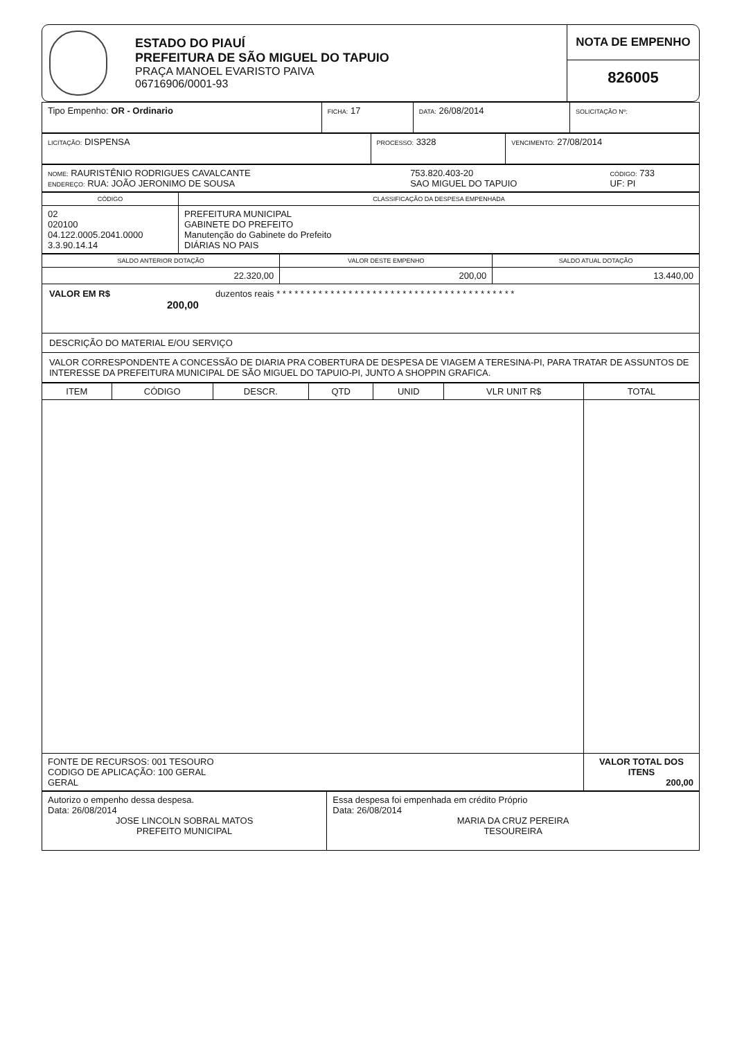ESTADO DO PIAUÍ
PREFEITURA DE SÃO MIGUEL DO TAPUIO
PRAÇA MANOEL EVARISTO PAIVA
06716906/0001-93
NOTA DE EMPENHO
826005
| Tipo Empenho: OR - Ordinario | FICHA: 17 | DATA: 26/08/2014 | SOLICITAÇÃO Nº: |
| LICITAÇÃO: DISPENSA | PROCESSO: 3328 | VENCIMENTO: 27/08/2014 |
| NOME: RAURISTÊNIO RODRIGUES CAVALCANTE ENDEREÇO: RUA: JOÃO JERONIMO DE SOUSA | 753.820.403-20 SAO MIGUEL DO TAPUIO | CÓDIGO: 733 UF: PI |
| CÓDIGO | CLASSIFICAÇÃO DA DESPESA EMPENHADA |
| --- | --- |
| 02 020100 04.122.0005.2041.0000 3.3.90.14.14 | PREFEITURA MUNICIPAL GABINETE DO PREFEITO Manutenção do Gabinete do Prefeito DIÁRIAS NO PAIS |
| SALDO ANTERIOR DOTAÇÃO | VALOR DESTE EMPENHO | SALDO ATUAL DOTAÇÃO |
| --- | --- | --- |
| 22.320,00 | 200,00 | 13.440,00 |
VALOR EM R$
200,00
duzentos reais * * * * * * * * * * * * * * * * * * * * * * * * * * * * * * * * * * * * * * * *
DESCRIÇÃO DO MATERIAL E/OU SERVIÇO
VALOR CORRESPONDENTE A CONCESSÃO DE DIARIA PRA COBERTURA DE DESPESA DE VIAGEM A TERESINA-PI, PARA TRATAR DE ASSUNTOS DE INTERESSE DA PREFEITURA MUNICIPAL DE SÃO MIGUEL DO TAPUIO-PI, JUNTO A SHOPPIN GRAFICA.
| ITEM | CÓDIGO | DESCR. | QTD | UNID | VLR UNIT R$ | TOTAL |
| --- | --- | --- | --- | --- | --- | --- |
| FONTE DE RECURSOS: 001 TESOURO CODIGO DE APLICAÇÃO: 100 GERAL GERAL | | | | | | VALOR TOTAL DOS ITENS 200,00 |
| Autorizo o empenho dessa despesa. Data: 26/08/2014 JOSE LINCOLN SOBRAL MATOS PREFEITO MUNICIPAL | Essa despesa foi empenhada em crédito Próprio Data: 26/08/2014 MARIA DA CRUZ PEREIRA TESOUREIRA |